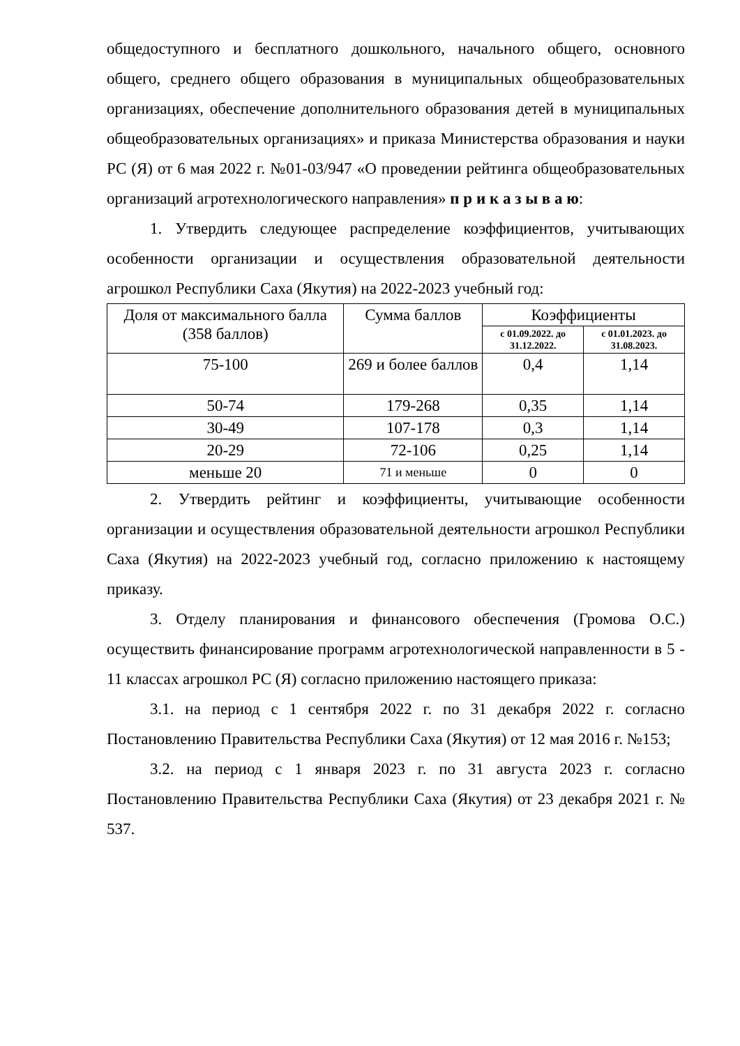общедоступного и бесплатного дошкольного, начального общего, основного общего, среднего общего образования в муниципальных общеобразовательных организациях, обеспечение дополнительного образования детей в муниципальных общеобразовательных организациях» и приказа Министерства образования и науки РС (Я) от 6 мая 2022 г. №01-03/947 «О проведении рейтинга общеобразовательных организаций агротехнологического направления» п р и к а з ы в а ю:
1. Утвердить следующее распределение коэффициентов, учитывающих особенности организации и осуществления образовательной деятельности агрошкол Республики Саха (Якутия) на 2022-2023 учебный год:
| Доля от максимального балла (358 баллов) | Сумма баллов | Коэффициенты | |
| --- | --- | --- | --- |
| | | с 01.09.2022. до 31.12.2022. | с 01.01.2023. до 31.08.2023. |
| 75-100 | 269 и более баллов | 0,4 | 1,14 |
| 50-74 | 179-268 | 0,35 | 1,14 |
| 30-49 | 107-178 | 0,3 | 1,14 |
| 20-29 | 72-106 | 0,25 | 1,14 |
| меньше 20 | 71 и меньше | 0 | 0 |
2. Утвердить рейтинг и коэффициенты, учитывающие особенности организации и осуществления образовательной деятельности агрошкол Республики Саха (Якутия) на 2022-2023 учебный год, согласно приложению к настоящему приказу.
3. Отделу планирования и финансового обеспечения (Громова О.С.) осуществить финансирование программ агротехнологической направленности в 5 - 11 классах агрошкол РС (Я) согласно приложению настоящего приказа:
3.1. на период с 1 сентября 2022 г. по 31 декабря 2022 г. согласно Постановлению Правительства Республики Саха (Якутия) от 12 мая 2016 г. №153;
3.2. на период с 1 января 2023 г. по 31 августа 2023 г. согласно Постановлению Правительства Республики Саха (Якутия) от 23 декабря 2021 г. № 537.